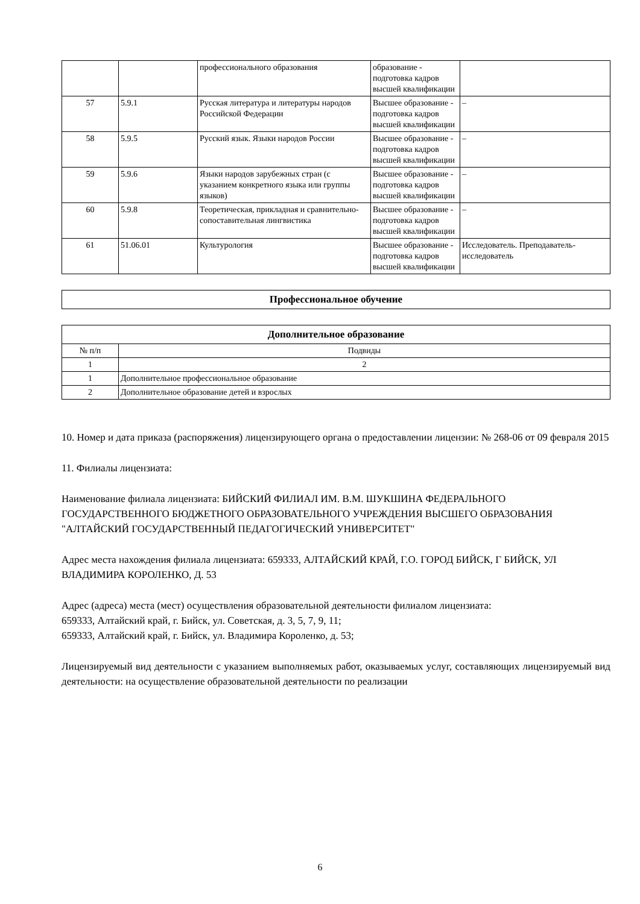| | | профессионального образования | образование - подготовка кадров высшей квалификации | |
| 57 | 5.9.1 | Русская литература и литературы народов Российской Федерации | Высшее образование - подготовка кадров высшей квалификации | – |
| 58 | 5.9.5 | Русский язык. Языки народов России | Высшее образование - подготовка кадров высшей квалификации | – |
| 59 | 5.9.6 | Языки народов зарубежных стран (с указанием конкретного языка или группы языков) | Высшее образование - подготовка кадров высшей квалификации | – |
| 60 | 5.9.8 | Теоретическая, прикладная и сравнительно-сопоставительная лингвистика | Высшее образование - подготовка кадров высшей квалификации | – |
| 61 | 51.06.01 | Культурология | Высшее образование - подготовка кадров высшей квалификации | Исследователь. Преподаватель-исследователь |
| Профессиональное обучение |
| --- |
| Дополнительное образование | |
| --- | --- |
| № п/п | Подвиды |
| 1 | 2 |
| 1 | Дополнительное профессиональное образование |
| 2 | Дополнительное образование детей и взрослых |
10. Номер и дата приказа (распоряжения) лицензирующего органа о предоставлении лицензии: № 268-06 от 09 февраля 2015
11. Филиалы лицензиата:
Наименование филиала лицензиата: БИЙСКИЙ ФИЛИАЛ ИМ. В.М. ШУКШИНА ФЕДЕРАЛЬНОГО ГОСУДАРСТВЕННОГО БЮДЖЕТНОГО ОБРАЗОВАТЕЛЬНОГО УЧРЕЖДЕНИЯ ВЫСШЕГО ОБРАЗОВАНИЯ "АЛТАЙСКИЙ ГОСУДАРСТВЕННЫЙ ПЕДАГОГИЧЕСКИЙ УНИВЕРСИТЕТ"
Адрес места нахождения филиала лицензиата: 659333, АЛТАЙСКИЙ КРАЙ, Г.О. ГОРОД БИЙСК, Г БИЙСК, УЛ ВЛАДИМИРА КОРОЛЕНКО, Д. 53
Адрес (адреса) места (мест) осуществления образовательной деятельности филиалом лицензиата:
659333, Алтайский край, г. Бийск, ул. Советская, д. 3, 5, 7, 9, 11;
659333, Алтайский край, г. Бийск, ул. Владимира Короленко, д. 53;
Лицензируемый вид деятельности с указанием выполняемых работ, оказываемых услуг, составляющих лицензируемый вид деятельности: на осуществление образовательной деятельности по реализации
6